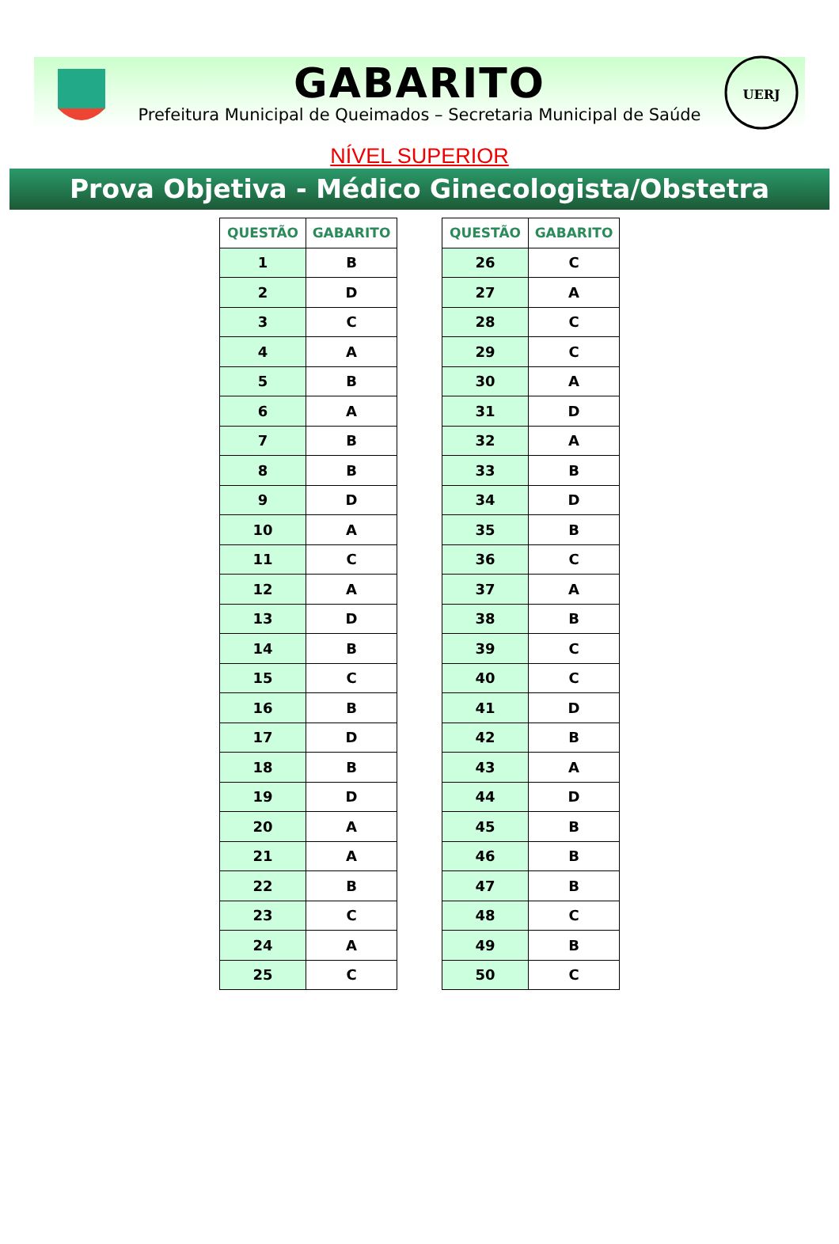GABARITO
Prefeitura Municipal de Queimados – Secretaria Municipal de Saúde
UERJ
NÍVEL SUPERIOR
Prova Objetiva - Médico Ginecologista/Obstetra
| QUESTÃO | GABARITO |
| --- | --- |
| 1 | B |
| 2 | D |
| 3 | C |
| 4 | A |
| 5 | B |
| 6 | A |
| 7 | B |
| 8 | B |
| 9 | D |
| 10 | A |
| 11 | C |
| 12 | A |
| 13 | D |
| 14 | B |
| 15 | C |
| 16 | B |
| 17 | D |
| 18 | B |
| 19 | D |
| 20 | A |
| 21 | A |
| 22 | B |
| 23 | C |
| 24 | A |
| 25 | C |
| QUESTÃO | GABARITO |
| --- | --- |
| 26 | C |
| 27 | A |
| 28 | C |
| 29 | C |
| 30 | A |
| 31 | D |
| 32 | A |
| 33 | B |
| 34 | D |
| 35 | B |
| 36 | C |
| 37 | A |
| 38 | B |
| 39 | C |
| 40 | C |
| 41 | D |
| 42 | B |
| 43 | A |
| 44 | D |
| 45 | B |
| 46 | B |
| 47 | B |
| 48 | C |
| 49 | B |
| 50 | C |